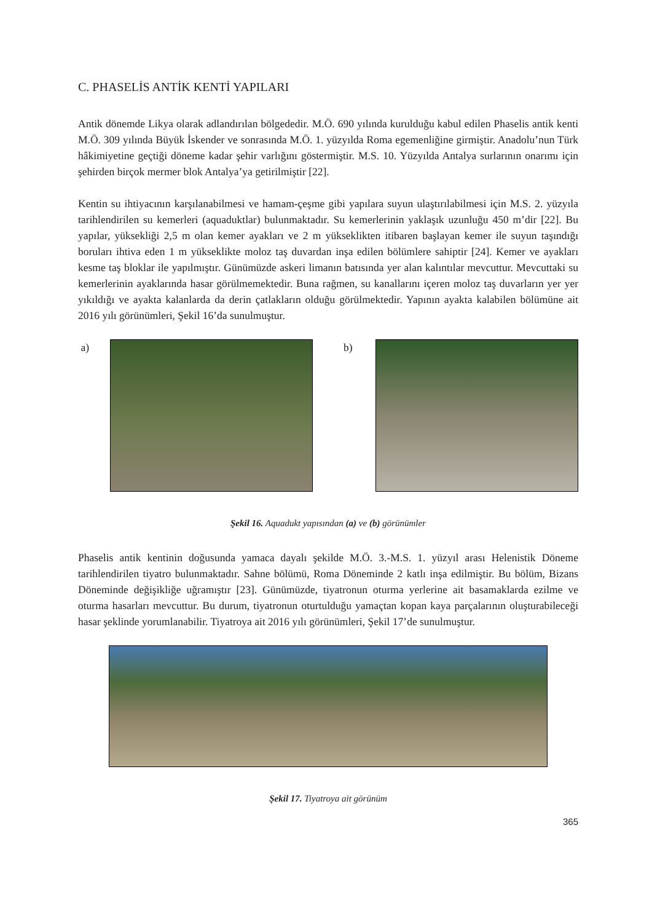C. PHASELİS ANTİK KENTİ YAPILARI
Antik dönemde Likya olarak adlandırılan bölgededir. M.Ö. 690 yılında kurulduğu kabul edilen Phaselis antik kenti M.Ö. 309 yılında Büyük İskender ve sonrasında M.Ö. 1. yüzyılda Roma egemenliğine girmiştir. Anadolu’nun Türk hâkimiyetine geçtiği döneme kadar şehir varlığını göstermiştir. M.S. 10. Yüzyılda Antalya surlarının onarımı için şehirden birçok mermer blok Antalya’ya getirilmiştir [22].
Kentin su ihtiyacının karşılanabilmesi ve hamam-çeşme gibi yapılara suyun ulaştırılabilmesi için M.S. 2. yüzyıla tarihlendirilen su kemerleri (aquaduktlar) bulunmaktadır. Su kemerlerinin yaklaşık uzunluğu 450 m’dir [22]. Bu yapılar, yüksekliği 2,5 m olan kemer ayakları ve 2 m yükseklikten itibaren başlayan kemer ile suyun taşındığı boruları ihtiva eden 1 m yükseklikte moloz taş duvardan inşa edilen bölümlere sahiptir [24]. Kemer ve ayakları kesme taş bloklar ile yapılmıştır. Günümüzde askeri limanın batısında yer alan kalıntılar mevcuttur. Mevcuttaki su kemerlerinin ayaklarında hasar görülmemektedir. Buna rağmen, su kanallarını içeren moloz taş duvarların yer yer yıkıldığı ve ayakta kalanlarda da derin çatlakların olduğu görülmektedir. Yapının ayakta kalabilen bölümüne ait 2016 yılı görünümleri, Şekil 16’da sunulmuştur.
a) b)
Şekil 16. Aquadukt yapısından (a) ve (b) görünümler
Phaselis antik kentinin doğusunda yamaca dayalı şekilde M.Ö. 3.-M.S. 1. yüzyıl arası Helenistik Döneme tarihlendirilen tiyatro bulunmaktadır. Sahne bölümü, Roma Döneminde 2 katlı inşa edilmiştir. Bu bölüm, Bizans Döneminde değişikliğe uğramıştır [23]. Günümüzde, tiyatronun oturma yerlerine ait basamaklarda ezilme ve oturma hasarları mevcuttur. Bu durum, tiyatronun oturtulduğu yamaçtan kopan kaya parçalarının oluşturabileceği hasar şeklinde yorumlanabilir. Tiyatroya ait 2016 yılı görünümleri, Şekil 17’de sunulmuştur.
Şekil 17. Tiyatroya ait görünüm
365